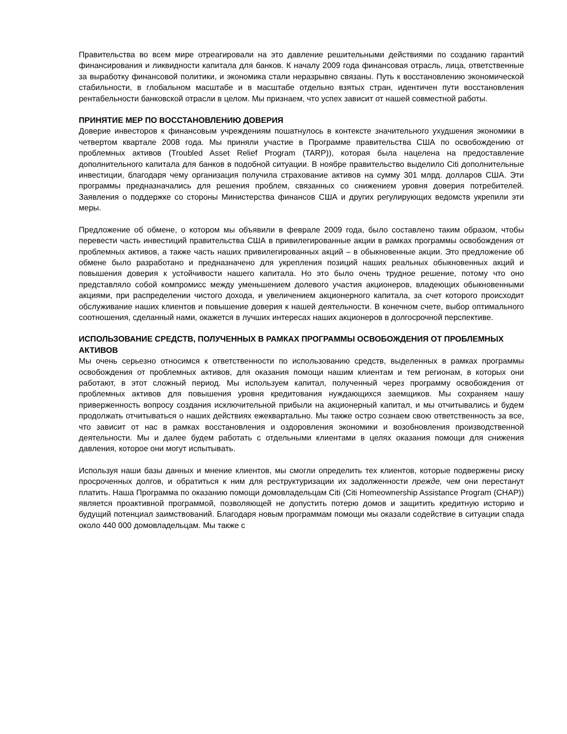Правительства во всем мире отреагировали на это давление решительными действиями по созданию гарантий финансирования и ликвидности капитала для банков. К началу 2009 года финансовая отрасль, лица, ответственные за выработку финансовой политики, и экономика стали неразрывно связаны. Путь к восстановлению экономической стабильности, в глобальном масштабе и в масштабе отдельно взятых стран, идентичен пути восстановления рентабельности банковской отрасли в целом. Мы признаем, что успех зависит от нашей совместной работы.
ПРИНЯТИЕ МЕР ПО ВОССТАНОВЛЕНИЮ ДОВЕРИЯ
Доверие инвесторов к финансовым учреждениям пошатнулось в контексте значительного ухудшения экономики в четвертом квартале 2008 года. Мы приняли участие в Программе правительства США по освобождению от проблемных активов (Troubled Asset Relief Program (TARP)), которая была нацелена на предоставление дополнительного капитала для банков в подобной ситуации. В ноябре правительство выделило Citi дополнительные инвестиции, благодаря чему организация получила страхование активов на сумму 301 млрд. долларов США. Эти программы предназначались для решения проблем, связанных со снижением уровня доверия потребителей. Заявления о поддержке со стороны Министерства финансов США и других регулирующих ведомств укрепили эти меры.
Предложение об обмене, о котором мы объявили в феврале 2009 года, было составлено таким образом, чтобы перевести часть инвестиций правительства США в привилегированные акции в рамках программы освобождения от проблемных активов, а также часть наших привилегированных акций – в обыкновенные акции. Это предложение об обмене было разработано и предназначено для укрепления позиций наших реальных обыкновенных акций и повышения доверия к устойчивости нашего капитала. Но это было очень трудное решение, потому что оно представляло собой компромисс между уменьшением долевого участия акционеров, владеющих обыкновенными акциями, при распределении чистого дохода, и увеличением акционерного капитала, за счет которого происходит обслуживание наших клиентов и повышение доверия к нашей деятельности. В конечном счете, выбор оптимального соотношения, сделанный нами, окажется в лучших интересах наших акционеров в долгосрочной перспективе.
ИСПОЛЬЗОВАНИЕ СРЕДСТВ, ПОЛУЧЕННЫХ В РАМКАХ ПРОГРАММЫ ОСВОБОЖДЕНИЯ ОТ ПРОБЛЕМНЫХ АКТИВОВ
Мы очень серьезно относимся к ответственности по использованию средств, выделенных в рамках программы освобождения от проблемных активов, для оказания помощи нашим клиентам и тем регионам, в которых они работают, в этот сложный период. Мы используем капитал, полученный через программу освобождения от проблемных активов для повышения уровня кредитования нуждающихся заемщиков. Мы сохраняем нашу приверженность вопросу создания исключительной прибыли на акционерный капитал, и мы отчитывались и будем продолжать отчитываться о наших действиях ежеквартально. Мы также остро сознаем свою ответственность за все, что зависит от нас в рамках восстановления и оздоровления экономики и возобновления производственной деятельности. Мы и далее будем работать с отдельными клиентами в целях оказания помощи для снижения давления, которое они могут испытывать.
Используя наши базы данных и мнение клиентов, мы смогли определить тех клиентов, которые подвержены риску просроченных долгов, и обратиться к ним для реструктуризации их задолженности прежде, чем они перестанут платить. Наша Программа по оказанию помощи домовладельцам Citi (Citi Homeownership Assistance Program (CHAP)) является проактивной программой, позволяющей не допустить потерю домов и защитить кредитную историю и будущий потенциал заимствований. Благодаря новым программам помощи мы оказали содействие в ситуации спада около 440 000 домовладельцам. Мы также с